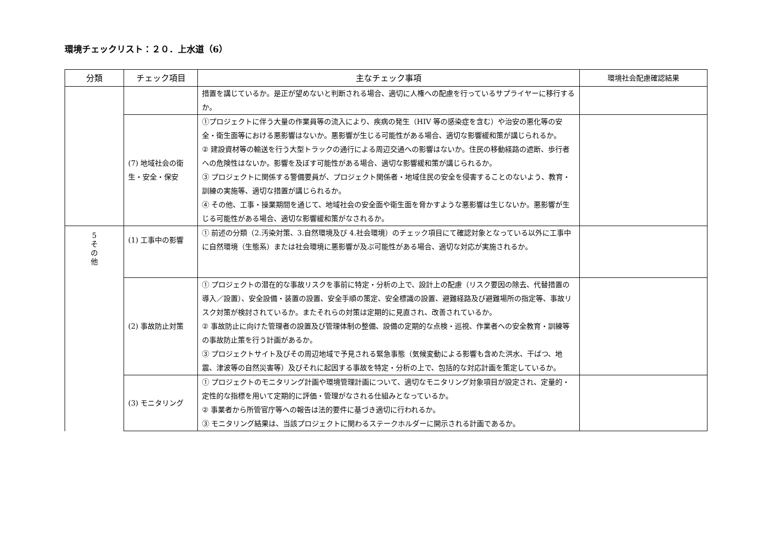環境チェックリスト：２０．上水道（6）
| 分類 | チェック項目 | 主なチェック事項 | 環境社会配慮確認結果 |
| --- | --- | --- | --- |
| | | 措置を講じているか。是正が望めないと判断される場合、適切に人権への配慮を行っているサプライヤーに移行するか。 | |
| | (7) 地域社会の衛生・安全・保安 | ①プロジェクトに伴う大量の作業員等の流入により、疾病の発生（HIV 等の感染症を含む）や治安の悪化等の安全・衛生面等における悪影響はないか。悪影響が生じる可能性がある場合、適切な影響緩和策が講じられるか。 ② 建設資材等の輸送を行う大型トラックの通行による周辺交通への影響はないか。住民の移動経路の遮断、歩行者への危険性はないか。影響を及ぼす可能性がある場合、適切な影響緩和策が講じられるか。 ③ プロジェクトに関係する警備要員が、プロジェクト関係者・地域住民の安全を侵害することのないよう、教育・訓練の実施等、適切な措置が講じられるか。 ④ その他、工事・操業期間を通じて、地域社会の安全面や衛生面を脅かすような悪影響は生じないか。悪影響が生じる可能性がある場合、適切な影響緩和策がなされるか。 | |
| 5 そ の 他 | (1) 工事中の影響 | ① 前述の分類（2.汚染対策、3.自然環境及び 4.社会環境）のチェック項目にて確認対象となっている以外に工事中に自然環境（生態系）または社会環境に悪影響が及ぶ可能性がある場合、適切な対応が実施されるか。 | |
| | (2) 事故防止対策 | ① プロジェクトの潜在的な事故リスクを事前に特定・分析の上で、設計上の配慮（リスク要因の除去、代替措置の導入／設置）、安全設備・装置の設置、安全手順の策定、安全標識の設置、避難経路及び避難場所の指定等、事故リスク対策が検討されているか。またそれらの対策は定期的に見直され、改善されているか。 ② 事故防止に向けた管理者の設置及び管理体制の整備、設備の定期的な点検・巡視、作業者への安全教育・訓練等の事故防止策を行う計画があるか。 ③ プロジェクトサイト及びその周辺地域で予見される緊急事態（気候変動による影響も含めた洪水、干ばつ、地震、津波等の自然災害等）及びそれに起因する事故を特定・分析の上で、包括的な対応計画を策定しているか。 | |
| | (3) モニタリング | ① プロジェクトのモニタリング計画や環境管理計画について、適切なモニタリング対象項目が設定され、定量的・定性的な指標を用いて定期的に評価・管理がなされる仕組みとなっているか。 ② 事業者から所管官庁等への報告は法的要件に基づき適切に行われるか。 ③ モニタリング結果は、当該プロジェクトに関わるステークホルダーに開示される計画であるか。 | |